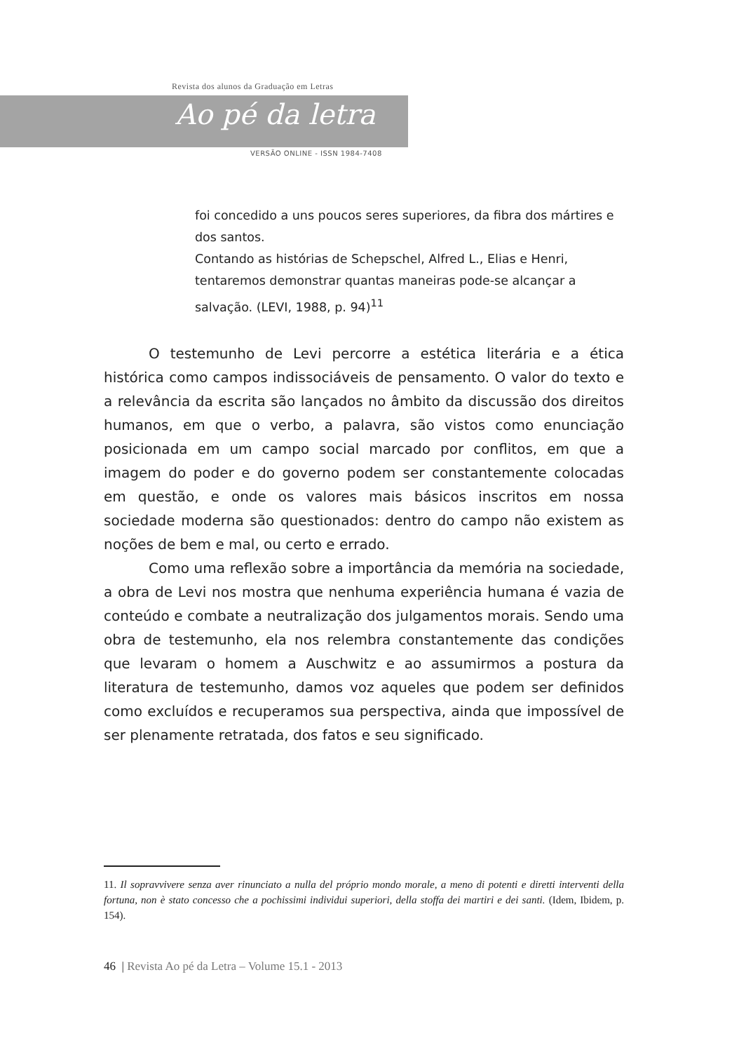Revista dos alunos da Graduação em Letras
Ao pé da letra
VERSÃO ONLINE - ISSN 1984-7408
foi concedido a uns poucos seres superiores, da fibra dos mártires e dos santos.
Contando as histórias de Schepschel, Alfred L., Elias e Henri, tentaremos demonstrar quantas maneiras pode-se alcançar a salvação. (LEVI, 1988, p. 94)<sup>11</sup>
O testemunho de Levi percorre a estética literária e a ética histórica como campos indissociáveis de pensamento. O valor do texto e a relevância da escrita são lançados no âmbito da discussão dos direitos humanos, em que o verbo, a palavra, são vistos como enunciação posicionada em um campo social marcado por conflitos, em que a imagem do poder e do governo podem ser constantemente colocadas em questão, e onde os valores mais básicos inscritos em nossa sociedade moderna são questionados: dentro do campo não existem as noções de bem e mal, ou certo e errado.
Como uma reflexão sobre a importância da memória na sociedade, a obra de Levi nos mostra que nenhuma experiência humana é vazia de conteúdo e combate a neutralização dos julgamentos morais. Sendo uma obra de testemunho, ela nos relembra constantemente das condições que levaram o homem a Auschwitz e ao assumirmos a postura da literatura de testemunho, damos voz aqueles que podem ser definidos como excluídos e recuperamos sua perspectiva, ainda que impossível de ser plenamente retratada, dos fatos e seu significado.
11. Il sopravvivere senza aver rinunciato a nulla del próprio mondo morale, a meno di potenti e diretti interventi della fortuna, non è stato concesso che a pochissimi individui superiori, della stoffa dei martiri e dei santi. (Idem, Ibidem, p. 154).
46 | Revista Ao pé da Letra – Volume 15.1 - 2013